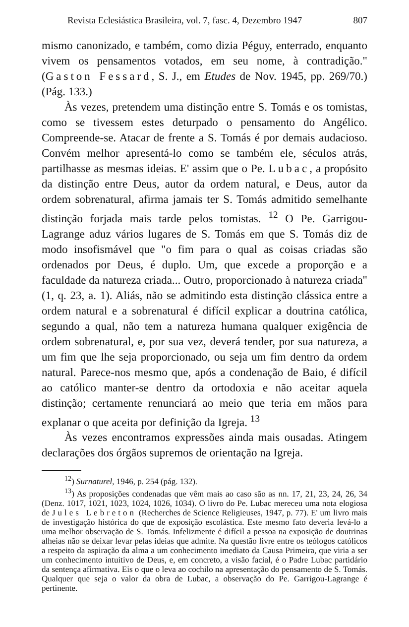Revista Eclesiástica Brasileira, vol. 7, fasc. 4, Dezembro 1947 807
mismo canonizado, e também, como dizia Péguy, enterrado, enquanto vivem os pensamentos votados, em seu nome, à contradição." (Gaston Fessard, S. J., em Etudes de Nov. 1945, pp. 269/70.) (Pág. 133.)
Às vezes, pretendem uma distinção entre S. Tomás e os tomistas, como se tivessem estes deturpado o pensamento do Angélico. Compreende-se. Atacar de frente a S. Tomás é por demais audacioso. Convém melhor apresentá-lo como se também ele, séculos atrás, partilhasse as mesmas ideias. E' assim que o Pe. Lubac, a propósito da distinção entre Deus, autor da ordem natural, e Deus, autor da ordem sobrenatural, afirma jamais ter S. Tomás admitido semelhante distinção forjada mais tarde pelos tomistas. <sup>12</sup> O Pe. Garrigou-Lagrange aduz vários lugares de S. Tomás em que S. Tomás diz de modo insofismável que "o fim para o qual as coisas criadas são ordenados por Deus, é duplo. Um, que excede a proporção e a faculdade da natureza criada... Outro, proporcionado à natureza criada" (1, q. 23, a. 1). Aliás, não se admitindo esta distinção clássica entre a ordem natural e a sobrenatural é difícil explicar a doutrina católica, segundo a qual, não tem a natureza humana qualquer exigência de ordem sobrenatural, e, por sua vez, deverá tender, por sua natureza, a um fim que lhe seja proporcionado, ou seja um fim dentro da ordem natural. Parece-nos mesmo que, após a condenação de Baio, é difícil ao católico manter-se dentro da ortodoxia e não aceitar aquela distinção; certamente renunciará ao meio que teria em mãos para explanar o que aceita por definição da Igreja. <sup>13</sup>
Às vezes encontramos expressões ainda mais ousadas. Atingem declarações dos órgãos supremos de orientação na Igreja.
<sup>12</sup>) Surnaturel, 1946, p. 254 (pág. 132).
<sup>13</sup>) As proposições condenadas que vêm mais ao caso são as nn. 17, 21, 23, 24, 26, 34 (Denz. 1017, 1021, 1023, 1024, 1026, 1034). O livro do Pe. Lubac mereceu uma nota elogiosa de Jules Lebreton (Recherches de Science Religieuses, 1947, p. 77). E' um livro mais de investigação histórica do que de exposição escolástica. Este mesmo fato deveria levá-lo a uma melhor observação de S. Tomás. Infelizmente é difícil a pessoa na exposição de doutrinas alheias não se deixar levar pelas ideias que admite. Na questão livre entre os teólogos católicos a respeito da aspiração da alma a um conhecimento imediato da Causa Primeira, que viria a ser um conhecimento intuitivo de Deus, e, em concreto, a visão facial, é o Padre Lubac partidário da sentença afirmativa. Eis o que o leva ao cochilo na apresentação do pensamento de S. Tomás. Qualquer que seja o valor da obra de Lubac, a observação do Pe. Garrigou-Lagrange é pertinente.